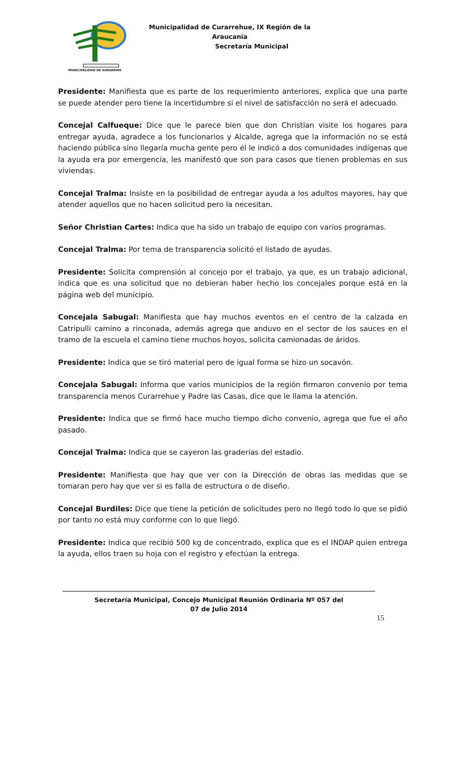MUNICIPALIDAD DE KURAREWE
Municipalidad de Curarrehue, IX Región de la Araucanía
Secretaría Municipal
Presidente: Manifiesta que es parte de los requerimiento anteriores, explica que una parte se puede atender pero tiene la incertidumbre si el nivel de satisfacción no será el adecuado.
Concejal Calfueque: Dice que le parece bien que don Christian visite los hogares para entregar ayuda, agradece a los funcionarios y Alcalde, agrega que la información no se está haciendo pública sino llegaría mucha gente pero él le indicó a dos comunidades indígenas que la ayuda era por emergencia, les manifestó que son para casos que tienen problemas en sus viviendas.
Concejal Tralma: Insiste en la posibilidad de entregar ayuda a los adultos mayores, hay que atender aquellos que no hacen solicitud pero la necesitan.
Señor Christian Cartes: Indica que ha sido un trabajo de equipo con varios programas.
Concejal Tralma: Por tema de transparencia solicitó el listado de ayudas.
Presidente: Solicita comprensión al concejo por el trabajo, ya que, es un trabajo adicional, indica que es una solicitud que no debieran haber hecho los concejales porque está en la página web del municipio.
Concejala Sabugal: Manifiesta que hay muchos eventos en el centro de la calzada en Catripulli camino a rinconada, además agrega que anduvo en el sector de los sauces en el tramo de la escuela el camino tiene muchos hoyos, solicita camionadas de áridos.
Presidente: Indica que se tiró material pero de igual forma se hizo un socavón.
Concejala Sabugal: Informa que varios municipios de la región firmaron convenio por tema transparencia menos Curarrehue y Padre las Casas, dice que le llama la atención.
Presidente: Indica que se firmó hace mucho tiempo dicho convenio, agrega que fue el año pasado.
Concejal Tralma: Indica que se cayeron las graderías del estadio.
Presidente: Manifiesta que hay que ver con la Dirección de obras las medidas que se tomaran pero hay que ver si es falla de estructura o de diseño.
Concejal Burdiles: Dice que tiene la petición de solicitudes pero no llegó todo lo que se pidió por tanto no está muy conforme con lo que llegó.
Presidente: Indica que recibió 500 kg de concentrado, explica que es el INDAP quien entrega la ayuda, ellos traen su hoja con el registro y efectúan la entrega.
Secretaría Municipal, Concejo Municipal Reunión Ordinaria Nº 057 del
07 de Julio 2014
15